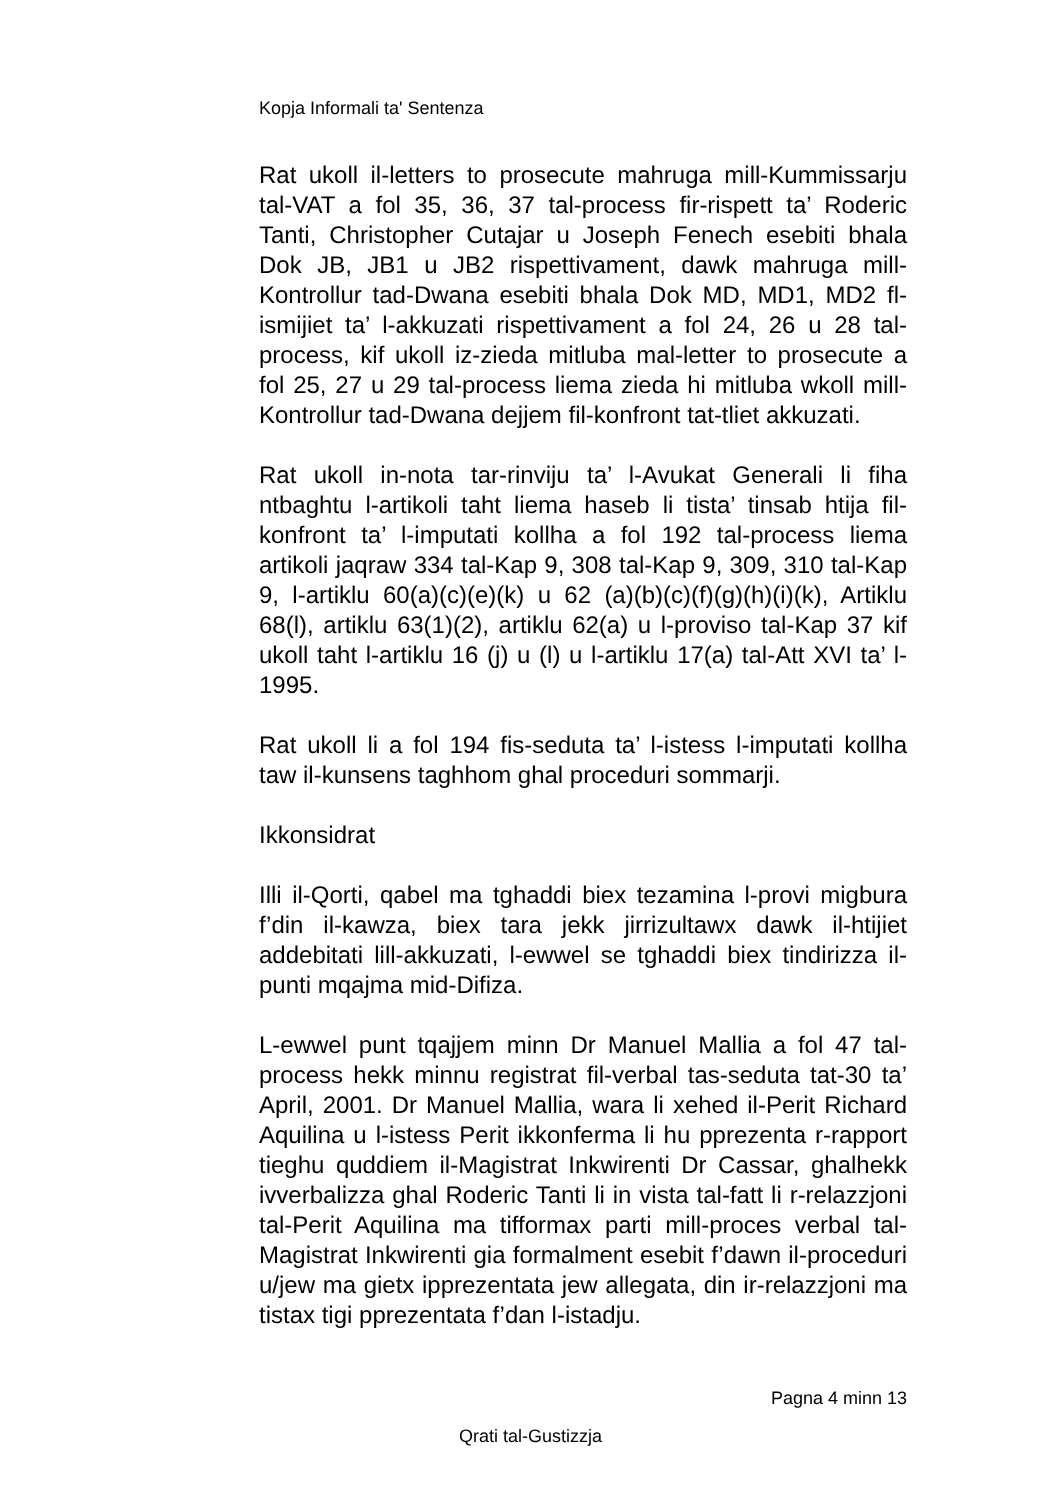Kopja Informali ta' Sentenza
Rat ukoll il-letters to prosecute mahruga mill-Kummissarju tal-VAT a fol 35, 36, 37 tal-process fir-rispett ta’ Roderic Tanti, Christopher Cutajar u Joseph Fenech esebiti bhala Dok JB, JB1 u JB2 rispettivament, dawk mahruga mill-Kontrollur tad-Dwana esebiti bhala Dok MD, MD1, MD2 fl-ismijiet ta’ l-akkuzati rispettivament a fol 24, 26 u 28 tal-process, kif ukoll iz-zieda mitluba mal-letter to prosecute a fol 25, 27 u 29 tal-process liema zieda hi mitluba wkoll mill-Kontrollur tad-Dwana dejjem fil-konfront tat-tliet akkuzati.
Rat ukoll in-nota tar-rinviju ta’ l-Avukat Generali li fiha ntbaghtu l-artikoli taht liema haseb li tista’ tinsab htija fil-konfront ta’ l-imputati kollha a fol 192 tal-process liema artikoli jaqraw 334 tal-Kap 9, 308 tal-Kap 9, 309, 310 tal-Kap 9, l-artiklu 60(a)(c)(e)(k) u 62 (a)(b)(c)(f)(g)(h)(i)(k), Artiklu 68(l), artiklu 63(1)(2), artiklu 62(a) u l-proviso tal-Kap 37 kif ukoll taht l-artiklu 16 (j) u (l) u l-artiklu 17(a) tal-Att XVI ta’ l-1995.
Rat ukoll li a fol 194 fis-seduta ta’ l-istess l-imputati kollha taw il-kunsens taghhom ghal proceduri sommarji.
Ikkonsidrat
Illi il-Qorti, qabel ma tghaddi biex tezamina l-provi migbura f’din il-kawza, biex tara jekk jirrizultawx dawk il-htijiet addebitati lill-akkuzati, l-ewwel se tghaddi biex tindirizza il-punti mqajma mid-Difiza.
L-ewwel punt tqajjem minn Dr Manuel Mallia a fol 47 tal-process hekk minnu registrat fil-verbal tas-seduta tat-30 ta’ April, 2001. Dr Manuel Mallia, wara li xehed il-Perit Richard Aquilina u l-istess Perit ikkonferma li hu pprezenta r-rapport tieghu quddiem il-Magistrat Inkwirenti Dr Cassar, ghalhekk ivverbalizza ghal Roderic Tanti li in vista tal-fatt li r-relazzjoni tal-Perit Aquilina ma tifformax parti mill-proces verbal tal-Magistrat Inkwirenti gia formalment esebit f’dawn il-proceduri u/jew ma gietx ipprezentata jew allegata, din ir-relazzjoni ma tistax tigi pprezentata f’dan l-istadju.
Pagna 4 minn 13
Qrati tal-Gustizzja